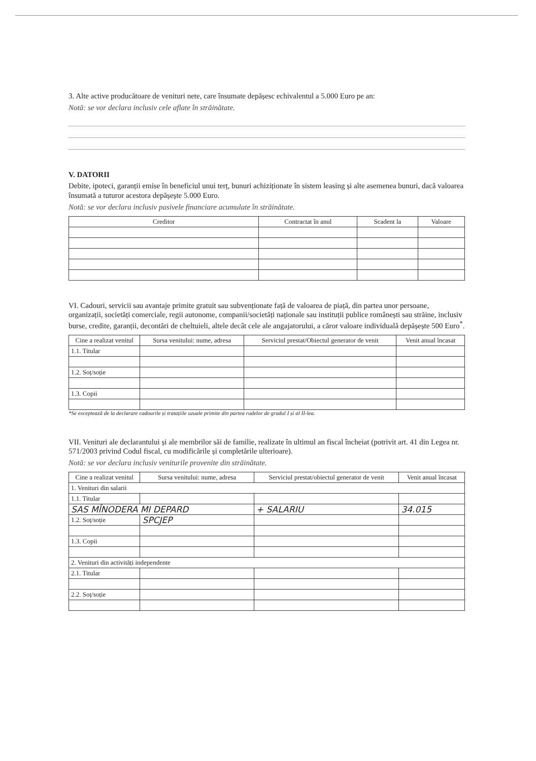3. Alte active producătoare de venituri nete, care însumate depășesc echivalentul a 5.000 Euro pe an:
Notă: se vor declara inclusiv cele aflate în străinătate.
V. DATORII
Debite, ipoteci, garanții emise în beneficiul unui terț, bunuri achiziționate în sistem leasing și alte asemenea bunuri, dacă valoarea însumată a tuturor acestora depășește 5.000 Euro.
Notă: se vor declara inclusiv pasivele financiare acumulate în străinătate.
| Creditor | Contractat în anul | Scadent la | Valoare |
| --- | --- | --- | --- |
VI. Cadouri, servicii sau avantaje primite gratuit sau subvenționate față de valoarea de piață, din partea unor persoane, organizații, societăți comerciale, regii autonome, companii/societăți naționale sau instituții publice românești sau străine, inclusiv burse, credite, garanții, decontări de cheltuieli, altele decât cele ale angajatorului, a căror valoare individuală depășește 500 Euro<sup>*</sup>.
| Cine a realizat venitul | Sursa venitului: nume, adresa | Serviciul prestat/Obiectul generator de venit | Venit anual încasat |
| --- | --- | --- | --- |
| 1.1. Titular | | | |
| 1.2. Soț/soție | | | |
| 1.3. Copii | | | |
*Se exceptează de la declarare cadourile și tratațiile uzuale primite din partea rudelor de gradul I și al II-lea.
VII. Venituri ale declarantului și ale membrilor săi de familie, realizate în ultimul an fiscal încheiat (potrivit art. 41 din Legea nr. 571/2003 privind Codul fiscal, cu modificările și completările ulterioare).
Notă: se vor declara inclusiv veniturile provenite din străinătate.
| Cine a realizat venitul | Sursa venitului: nume, adresa | Serviciul prestat/obiectul generator de venit | Venit anual încasat |
| --- | --- | --- | --- |
| 1. Venituri din salarii | | | |
| 1.1. Titular | | | |
| SAS MÎNODERA MI DEPARD | | + SALARIU | 34.015 |
| 1.2. Soț/soție | SPCJEP | | |
| 1.3. Copii | | | |
| 2. Venituri din activități independente | | | |
| 2.1. Titular | | | |
| 2.2. Soț/soție | | | |